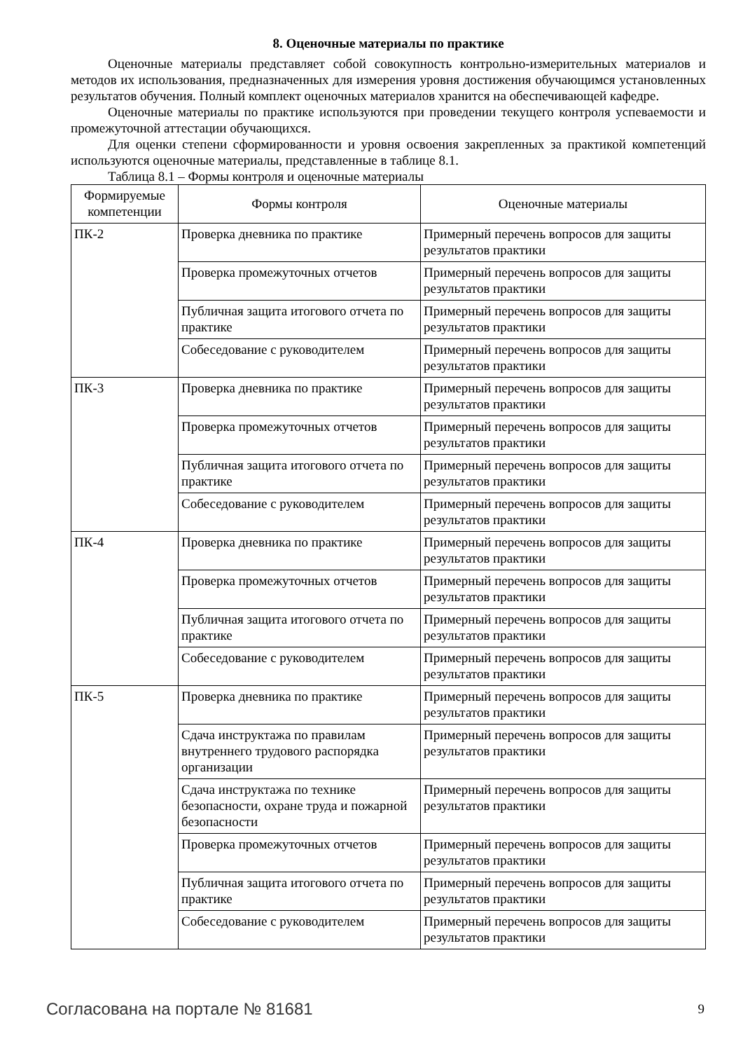8. Оценочные материалы по практике
Оценочные материалы представляет собой совокупность контрольно-измерительных материалов и методов их использования, предназначенных для измерения уровня достижения обучающимся установленных результатов обучения. Полный комплект оценочных материалов хранится на обеспечивающей кафедре.
Оценочные материалы по практике используются при проведении текущего контроля успеваемости и промежуточной аттестации обучающихся.
Для оценки степени сформированности и уровня освоения закрепленных за практикой компетенций используются оценочные материалы, представленные в таблице 8.1.
Таблица 8.1 – Формы контроля и оценочные материалы
| Формируемые компетенции | Формы контроля | Оценочные материалы |
| --- | --- | --- |
| ПК-2 | Проверка дневника по практике | Примерный перечень вопросов для защиты результатов практики |
| | Проверка промежуточных отчетов | Примерный перечень вопросов для защиты результатов практики |
| | Публичная защита итогового отчета по практике | Примерный перечень вопросов для защиты результатов практики |
| | Собеседование с руководителем | Примерный перечень вопросов для защиты результатов практики |
| ПК-3 | Проверка дневника по практике | Примерный перечень вопросов для защиты результатов практики |
| | Проверка промежуточных отчетов | Примерный перечень вопросов для защиты результатов практики |
| | Публичная защита итогового отчета по практике | Примерный перечень вопросов для защиты результатов практики |
| | Собеседование с руководителем | Примерный перечень вопросов для защиты результатов практики |
| ПК-4 | Проверка дневника по практике | Примерный перечень вопросов для защиты результатов практики |
| | Проверка промежуточных отчетов | Примерный перечень вопросов для защиты результатов практики |
| | Публичная защита итогового отчета по практике | Примерный перечень вопросов для защиты результатов практики |
| | Собеседование с руководителем | Примерный перечень вопросов для защиты результатов практики |
| ПК-5 | Проверка дневника по практике | Примерный перечень вопросов для защиты результатов практики |
| | Сдача инструктажа по правилам внутреннего трудового распорядка организации | Примерный перечень вопросов для защиты результатов практики |
| | Сдача инструктажа по технике безопасности, охране труда и пожарной безопасности | Примерный перечень вопросов для защиты результатов практики |
| | Проверка промежуточных отчетов | Примерный перечень вопросов для защиты результатов практики |
| | Публичная защита итогового отчета по практике | Примерный перечень вопросов для защиты результатов практики |
| | Собеседование с руководителем | Примерный перечень вопросов для защиты результатов практики |
Согласована на портале № 81681 9